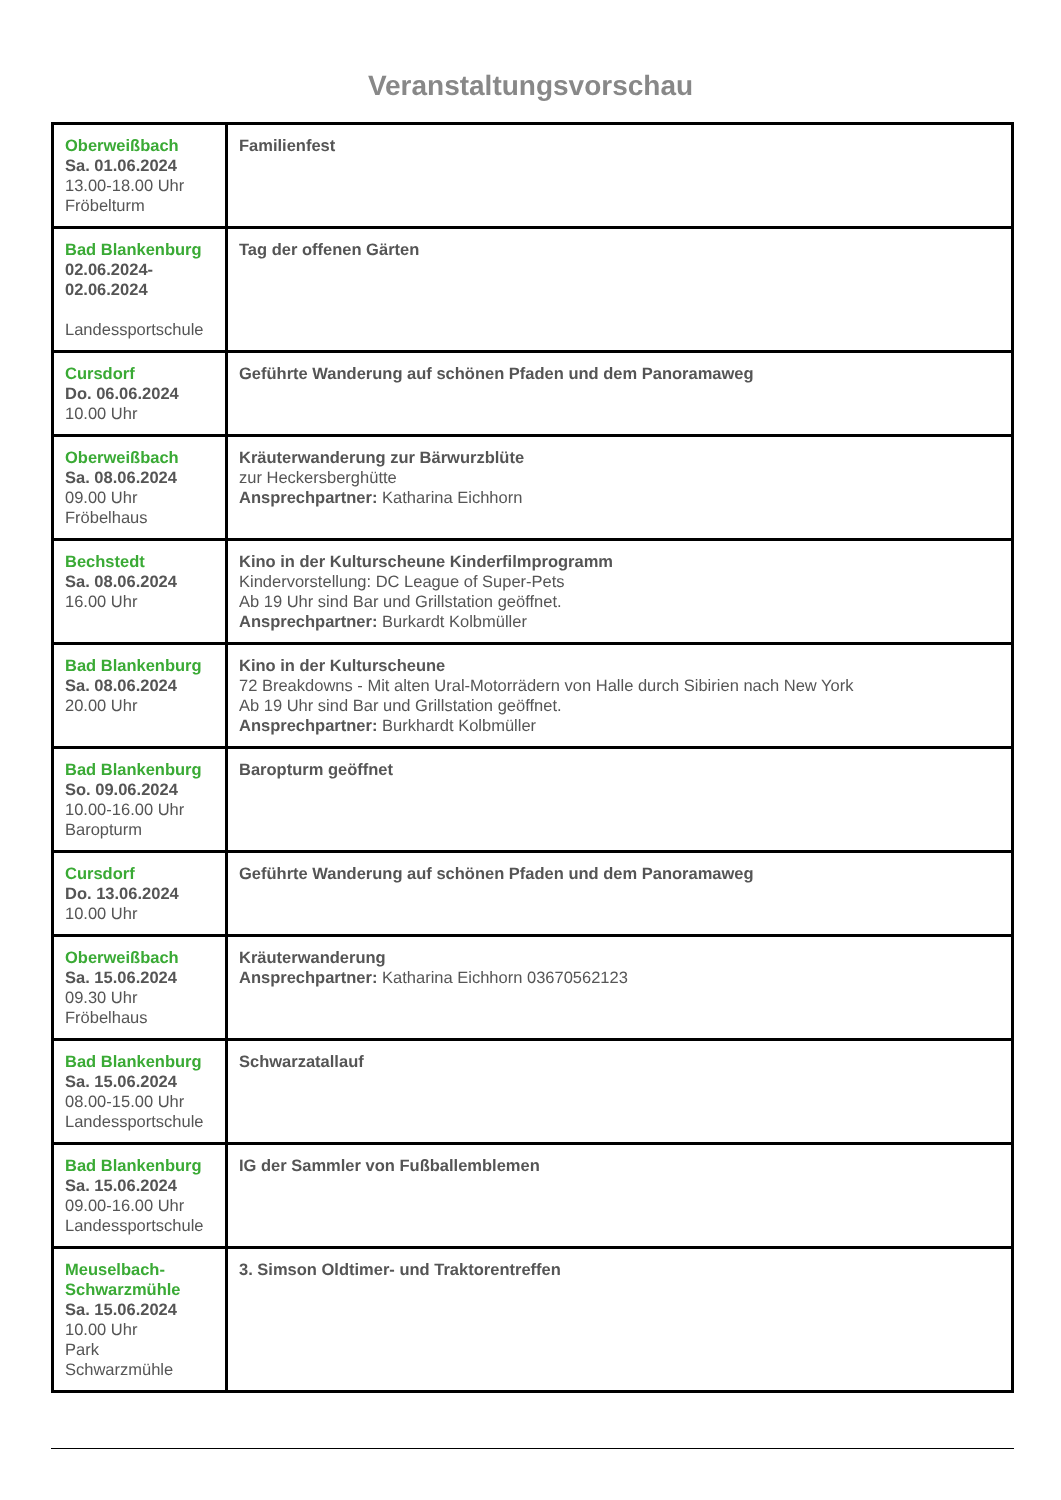Veranstaltungsvorschau
| Oberweißbach Sa. 01.06.2024 13.00-18.00 Uhr Fröbelturm | Familienfest |
| Bad Blankenburg 02.06.2024- 02.06.2024 Landessportschule | Tag der offenen Gärten |
| Cursdorf Do. 06.06.2024 10.00 Uhr | Geführte Wanderung auf schönen Pfaden und dem Panoramaweg |
| Oberweißbach Sa. 08.06.2024 09.00 Uhr Fröbelhaus | Kräuterwanderung zur Bärwurzblüte zur Heckersberghütte Ansprechpartner: Katharina Eichhorn |
| Bechstedt Sa. 08.06.2024 16.00 Uhr | Kino in der Kulturscheune Kinderfilmprogramm Kindervorstellung: DC League of Super-Pets Ab 19 Uhr sind Bar und Grillstation geöffnet. Ansprechpartner: Burkardt Kolbmüller |
| Bad Blankenburg Sa. 08.06.2024 20.00 Uhr | Kino in der Kulturscheune 72 Breakdowns - Mit alten Ural-Motorrädern von Halle durch Sibirien nach New York Ab 19 Uhr sind Bar und Grillstation geöffnet. Ansprechpartner: Burkhardt Kolbmüller |
| Bad Blankenburg So. 09.06.2024 10.00-16.00 Uhr Baropturm | Baropturm geöffnet |
| Cursdorf Do. 13.06.2024 10.00 Uhr | Geführte Wanderung auf schönen Pfaden und dem Panoramaweg |
| Oberweißbach Sa. 15.06.2024 09.30 Uhr Fröbelhaus | Kräuterwanderung Ansprechpartner: Katharina Eichhorn 03670562123 |
| Bad Blankenburg Sa. 15.06.2024 08.00-15.00 Uhr Landessportschule | Schwarzatallauf |
| Bad Blankenburg Sa. 15.06.2024 09.00-16.00 Uhr Landessportschule | IG der Sammler von Fußballemblemen |
| Meuselbach- Schwarzmühle Sa. 15.06.2024 10.00 Uhr Park Schwarzmühle | 3. Simson Oldtimer- und Traktorentreffen |